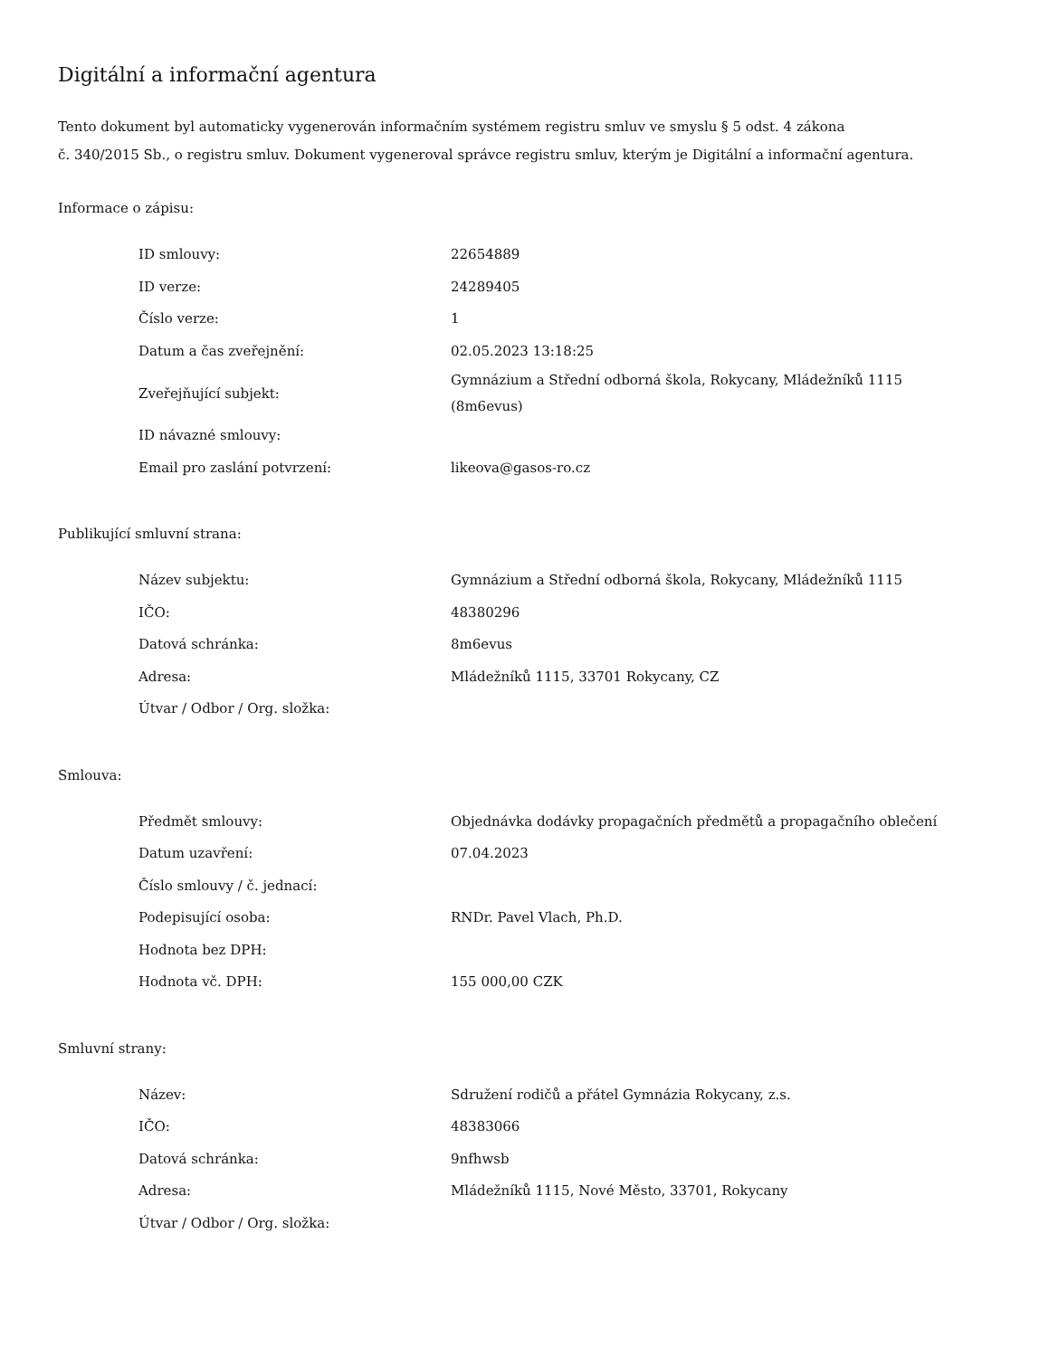Digitální a informační agentura
Tento dokument byl automaticky vygenerován informačním systémem registru smluv ve smyslu § 5 odst. 4 zákona
č. 340/2015 Sb., o registru smluv. Dokument vygeneroval správce registru smluv, kterým je Digitální a informační agentura.
Informace o zápisu:
| ID smlouvy: | 22654889 |
| ID verze: | 24289405 |
| Číslo verze: | 1 |
| Datum a čas zveřejnění: | 02.05.2023 13:18:25 |
| Zveřejňující subjekt: | Gymnázium a Střední odborná škola, Rokycany, Mládežníků 1115 (8m6evus) |
| ID návazné smlouvy: | |
| Email pro zaslání potvrzení: | likeova@gasos-ro.cz |
Publikující smluvní strana:
| Název subjektu: | Gymnázium a Střední odborná škola, Rokycany, Mládežníků 1115 |
| IČO: | 48380296 |
| Datová schránka: | 8m6evus |
| Adresa: | Mládežníků 1115, 33701 Rokycany, CZ |
| Útvar / Odbor / Org. složka: | |
Smlouva:
| Předmět smlouvy: | Objednávka dodávky propagačních předmětů a propagačního oblečení |
| Datum uzavření: | 07.04.2023 |
| Číslo smlouvy / č. jednací: | |
| Podepisující osoba: | RNDr. Pavel Vlach, Ph.D. |
| Hodnota bez DPH: | |
| Hodnota vč. DPH: | 155 000,00 CZK |
Smluvní strany:
| Název: | Sdružení rodičů a přátel Gymnázia Rokycany, z.s. |
| IČO: | 48383066 |
| Datová schránka: | 9nfhwsb |
| Adresa: | Mládežníků 1115, Nové Město, 33701, Rokycany |
| Útvar / Odbor / Org. složka: | |